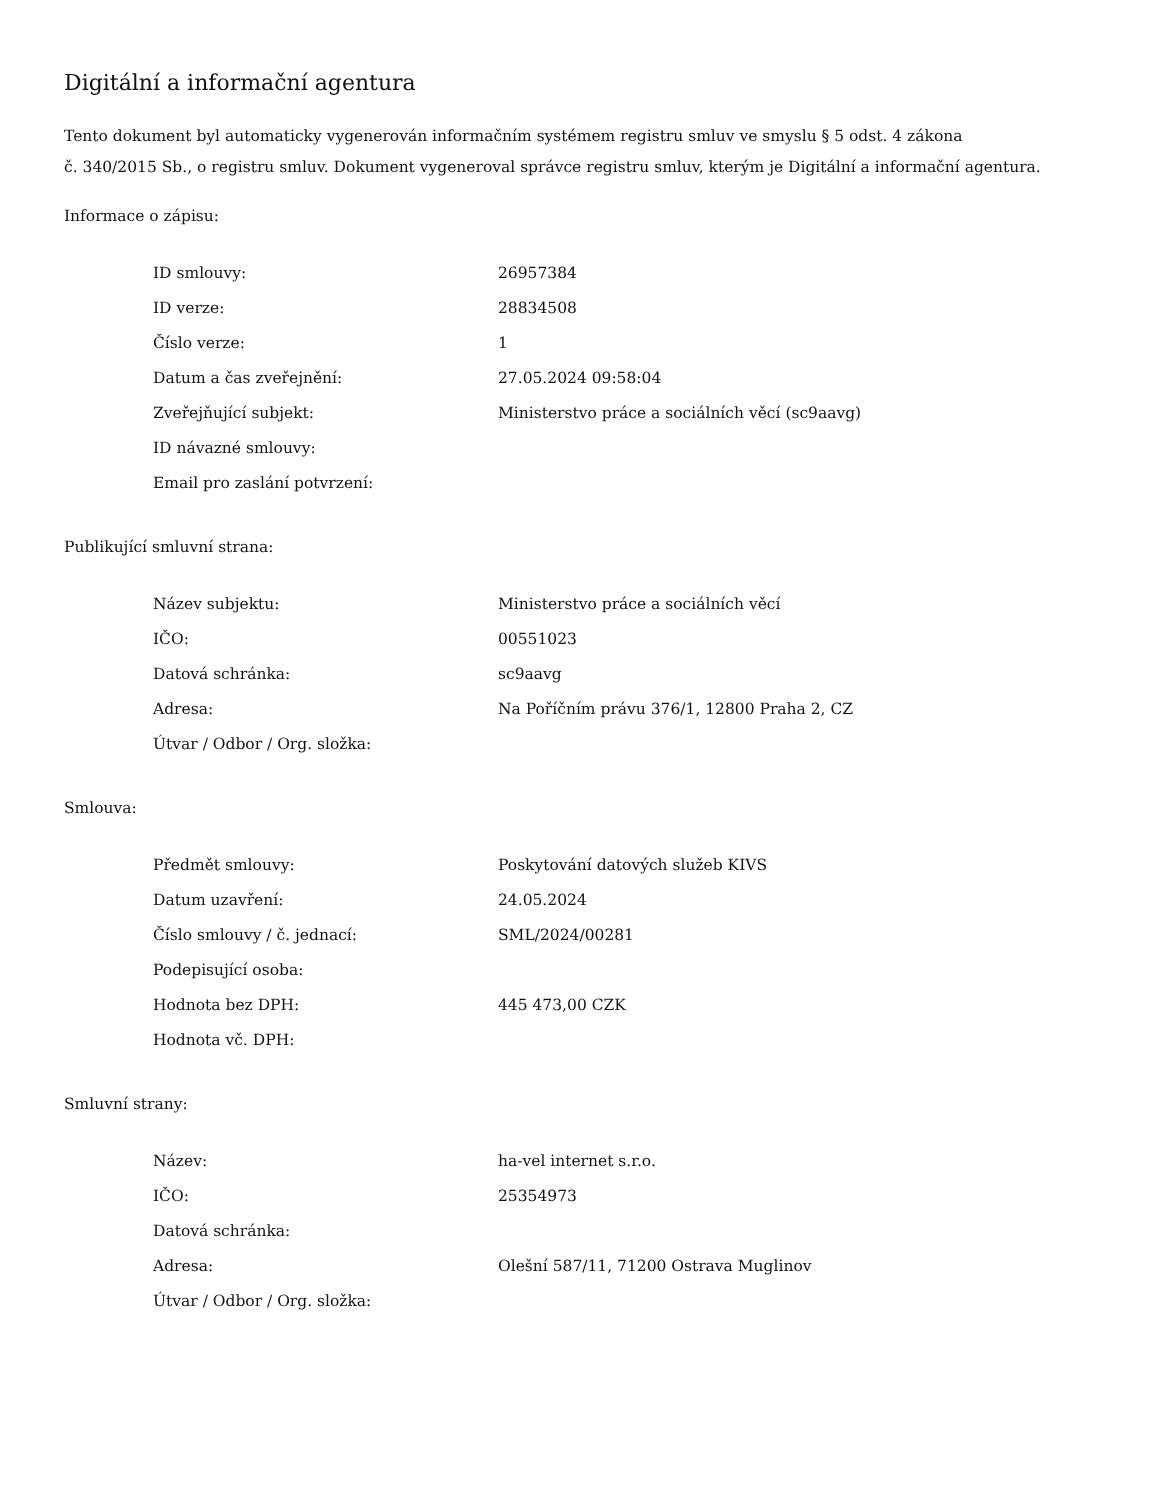Digitální a informační agentura
Tento dokument byl automaticky vygenerován informačním systémem registru smluv ve smyslu § 5 odst. 4 zákona
č. 340/2015 Sb., o registru smluv. Dokument vygeneroval správce registru smluv, kterým je Digitální a informační agentura.
Informace o zápisu:
| ID smlouvy: | 26957384 |
| ID verze: | 28834508 |
| Číslo verze: | 1 |
| Datum a čas zveřejnění: | 27.05.2024 09:58:04 |
| Zveřejňující subjekt: | Ministerstvo práce a sociálních věcí (sc9aavg) |
| ID návazné smlouvy: | |
| Email pro zaslání potvrzení: | |
Publikující smluvní strana:
| Název subjektu: | Ministerstvo práce a sociálních věcí |
| IČO: | 00551023 |
| Datová schránka: | sc9aavg |
| Adresa: | Na Poříčním právu 376/1, 12800 Praha 2, CZ |
| Útvar / Odbor / Org. složka: | |
Smlouva:
| Předmět smlouvy: | Poskytování datových služeb KIVS |
| Datum uzavření: | 24.05.2024 |
| Číslo smlouvy / č. jednací: | SML/2024/00281 |
| Podepisující osoba: | |
| Hodnota bez DPH: | 445 473,00 CZK |
| Hodnota vč. DPH: | |
Smluvní strany:
| Název: | ha-vel internet s.r.o. |
| IČO: | 25354973 |
| Datová schránka: | |
| Adresa: | Olešní 587/11, 71200 Ostrava Muglinov |
| Útvar / Odbor / Org. složka: | |